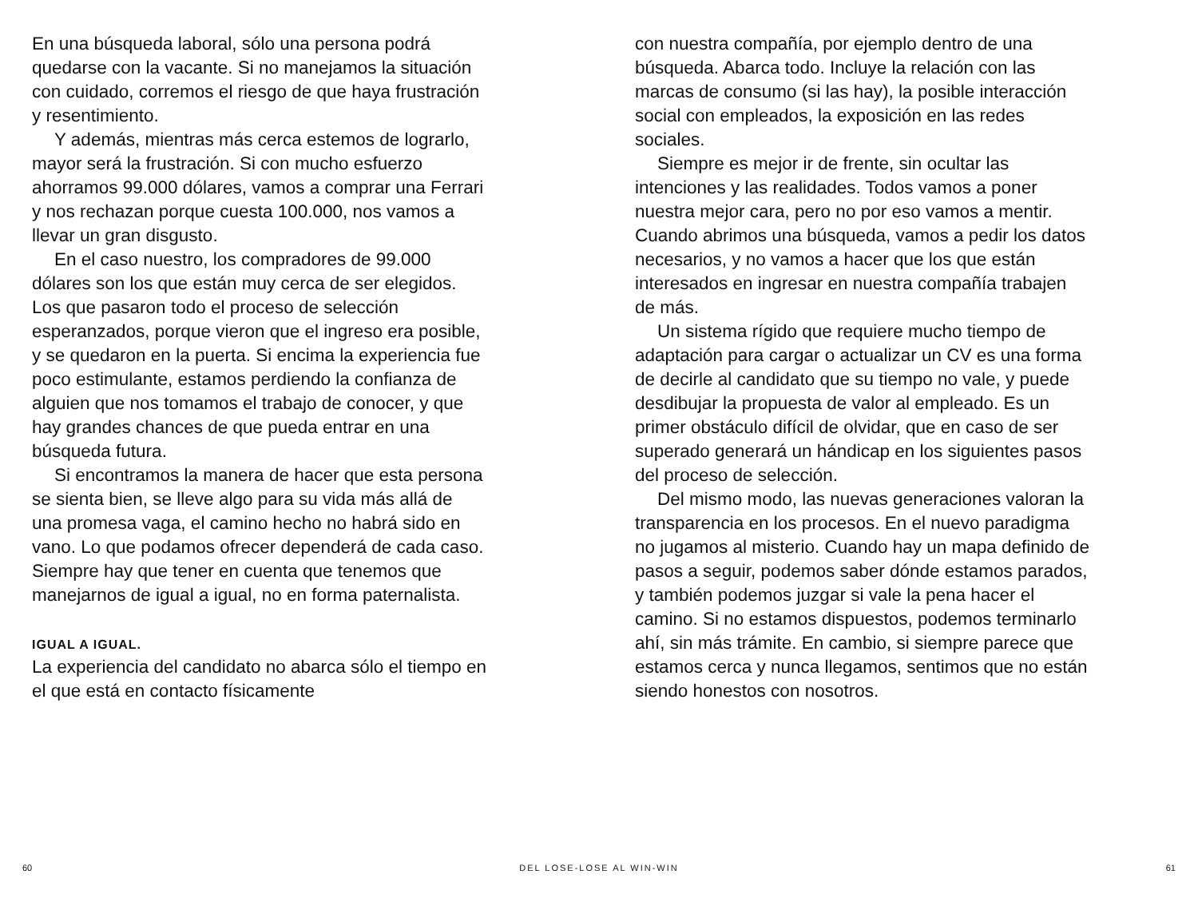En una búsqueda laboral, sólo una persona podrá quedarse con la vacante. Si no manejamos la situación con cuidado, corremos el riesgo de que haya frustración y resentimiento.
Y además, mientras más cerca estemos de lograrlo, mayor será la frustración. Si con mucho esfuerzo ahorramos 99.000 dólares, vamos a comprar una Ferrari y nos rechazan porque cuesta 100.000, nos vamos a llevar un gran disgusto.
En el caso nuestro, los compradores de 99.000 dólares son los que están muy cerca de ser elegidos. Los que pasaron todo el proceso de selección esperanzados, porque vieron que el ingreso era posible, y se quedaron en la puerta. Si encima la experiencia fue poco estimulante, estamos perdiendo la confianza de alguien que nos tomamos el trabajo de conocer, y que hay grandes chances de que pueda entrar en una búsqueda futura.
Si encontramos la manera de hacer que esta persona se sienta bien, se lleve algo para su vida más allá de una promesa vaga, el camino hecho no habrá sido en vano. Lo que podamos ofrecer dependerá de cada caso. Siempre hay que tener en cuenta que tenemos que manejarnos de igual a igual, no en forma paternalista.
IGUAL A IGUAL.
La experiencia del candidato no abarca sólo el tiempo en el que está en contacto físicamente
con nuestra compañía, por ejemplo dentro de una búsqueda. Abarca todo. Incluye la relación con las marcas de consumo (si las hay), la posible interacción social con empleados, la exposición en las redes sociales.
Siempre es mejor ir de frente, sin ocultar las intenciones y las realidades. Todos vamos a poner nuestra mejor cara, pero no por eso vamos a mentir. Cuando abrimos una búsqueda, vamos a pedir los datos necesarios, y no vamos a hacer que los que están interesados en ingresar en nuestra compañía trabajen de más.
Un sistema rígido que requiere mucho tiempo de adaptación para cargar o actualizar un CV es una forma de decirle al candidato que su tiempo no vale, y puede desdibujar la propuesta de valor al empleado. Es un primer obstáculo difícil de olvidar, que en caso de ser superado generará un hándicap en los siguientes pasos del proceso de selección.
Del mismo modo, las nuevas generaciones valoran la transparencia en los procesos. En el nuevo paradigma no jugamos al misterio. Cuando hay un mapa definido de pasos a seguir, podemos saber dónde estamos parados, y también podemos juzgar si vale la pena hacer el camino. Si no estamos dispuestos, podemos terminarlo ahí, sin más trámite. En cambio, si siempre parece que estamos cerca y nunca llegamos, sentimos que no están siendo honestos con nosotros.
60 DEL LOSE-LOSE AL WIN-WIN 61